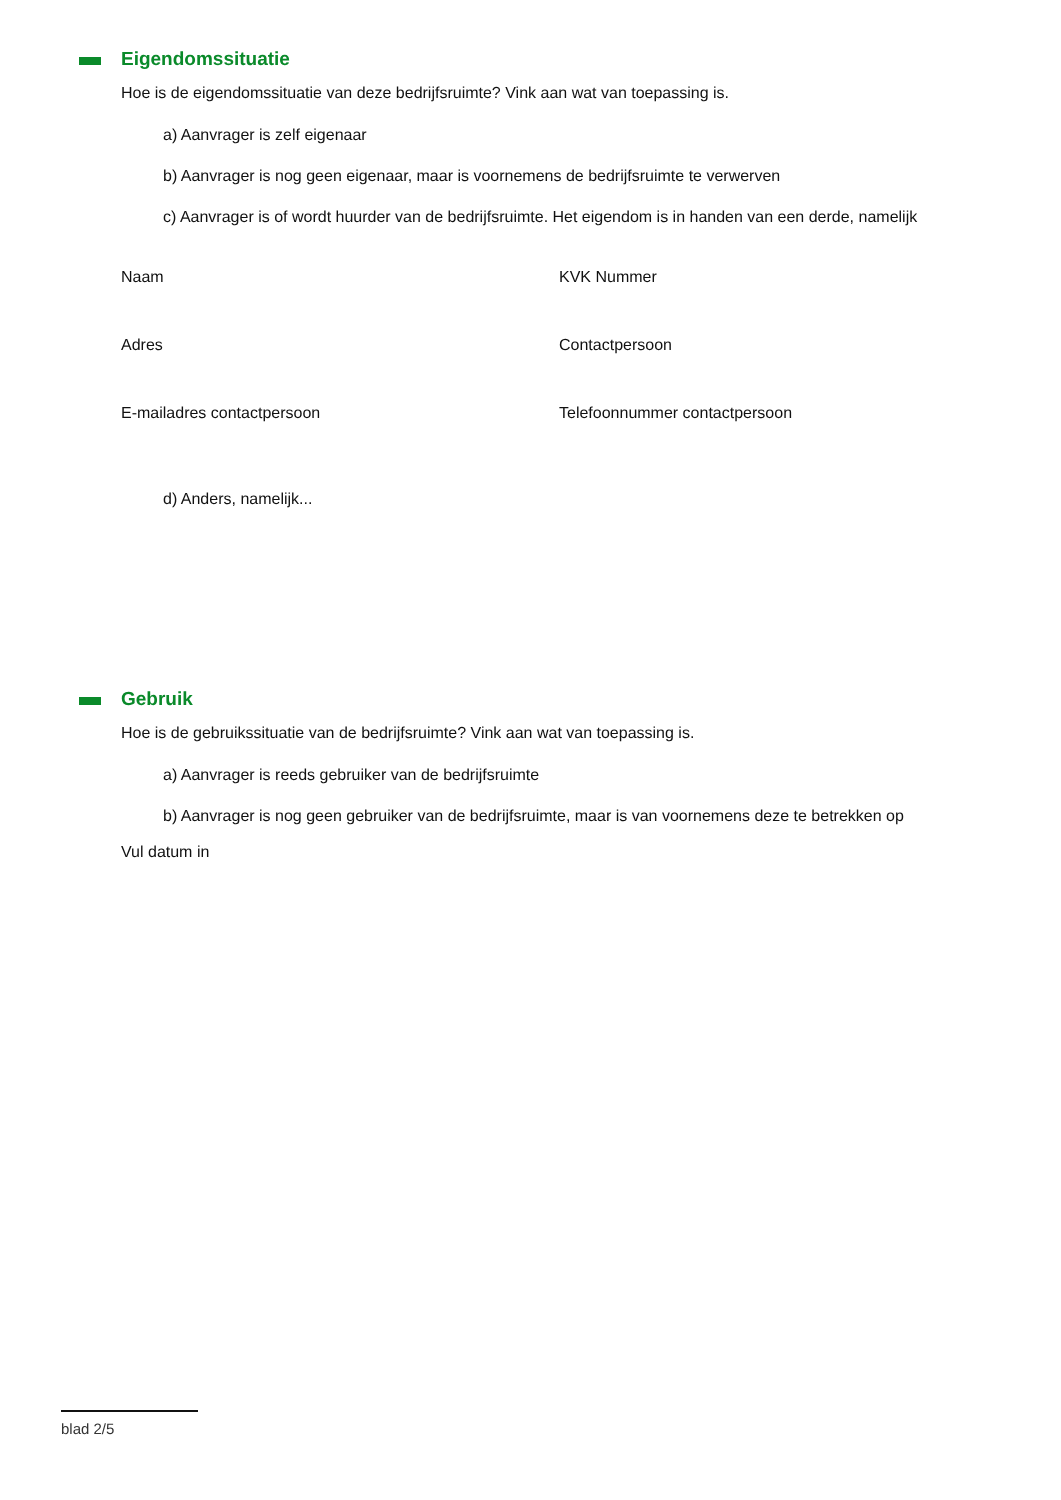Eigendomssituatie
Hoe is de eigendomssituatie van deze bedrijfsruimte? Vink aan wat van toepassing is.
a) Aanvrager is zelf eigenaar
b) Aanvrager is nog geen eigenaar, maar is voornemens de bedrijfsruimte te verwerven
c) Aanvrager is of wordt huurder van de bedrijfsruimte. Het eigendom is in handen van een derde, namelijk
Naam
KVK Nummer
Adres
Contactpersoon
E-mailadres contactpersoon
Telefoonnummer contactpersoon
d) Anders, namelijk...
Gebruik
Hoe is de gebruikssituatie van de bedrijfsruimte? Vink aan wat van toepassing is.
a) Aanvrager is reeds gebruiker van de bedrijfsruimte
b) Aanvrager is nog geen gebruiker van de bedrijfsruimte, maar is van voornemens deze te betrekken op
Vul datum in
blad 2/5